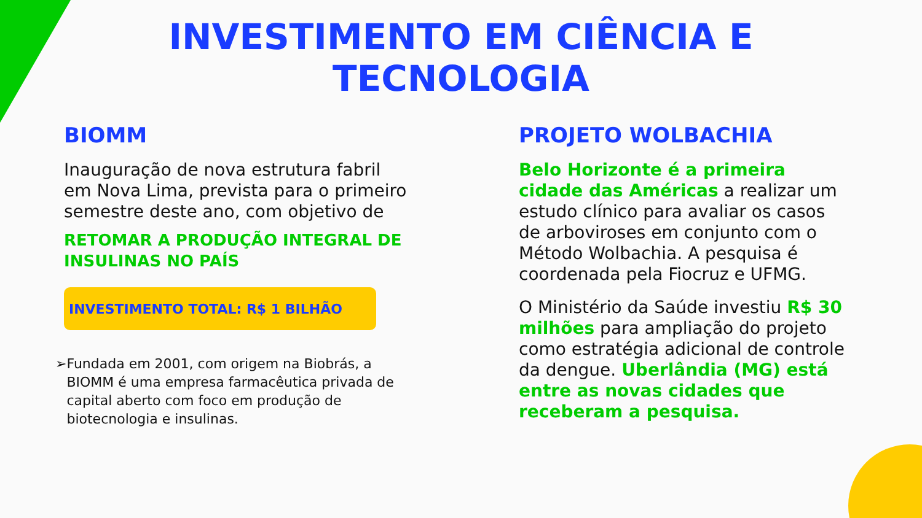INVESTIMENTO EM CIÊNCIA E
TECNOLOGIA
BIOMM
Inauguração de nova estrutura fabril em Nova Lima, prevista para o primeiro semestre deste ano, com objetivo de
RETOMAR A PRODUÇÃO INTEGRAL DE INSULINAS NO PAÍS
INVESTIMENTO TOTAL: R$ 1 BILHÃO
➢ Fundada em 2001, com origem na Biobrás, a BIOMM é uma empresa farmacêutica privada de capital aberto com foco em produção de biotecnologia e insulinas.
PROJETO WOLBACHIA
Belo Horizonte é a primeira cidade das Américas a realizar um estudo clínico para avaliar os casos de arboviroses em conjunto com o Método Wolbachia. A pesquisa é coordenada pela Fiocruz e UFMG.
O Ministério da Saúde investiu R$ 30 milhões para ampliação do projeto como estratégia adicional de controle da dengue. Uberlândia (MG) está entre as novas cidades que receberam a pesquisa.